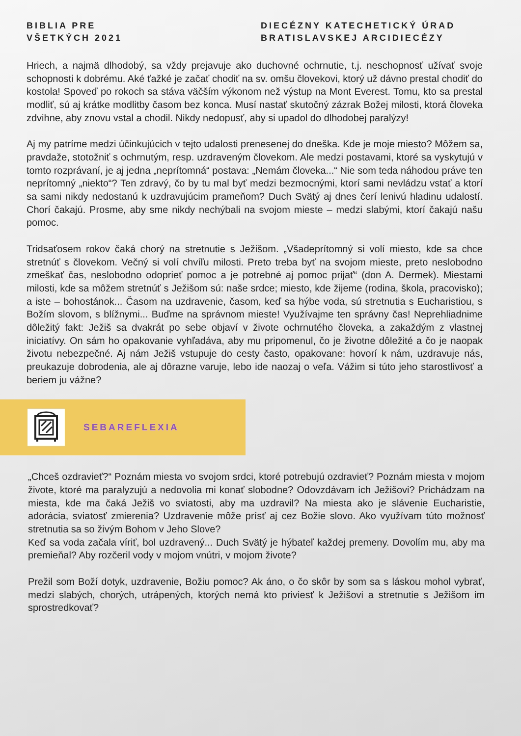BIBLIA PRE
VŠETKÝCH 2021
DIECÉZNY KATECHETICKÝ ÚRAD
BRATISLAVSKEJ ARCIDIECÉZY
Hriech, a najmä dlhodobý, sa vždy prejavuje ako duchovné ochrnutie, t.j. neschopnosť užívať svoje schopnosti k dobrému. Aké ťažké je začať chodiť na sv. omšu človekovi, ktorý už dávno prestal chodiť do kostola! Spoveď po rokoch sa stáva väčším výkonom než výstup na Mont Everest. Tomu, kto sa prestal modliť, sú aj krátke modlitby časom bez konca. Musí nastať skutočný zázrak Božej milosti, ktorá človeka zdvihne, aby znovu vstal a chodil. Nikdy nedopusť, aby si upadol do dlhodobej paralýzy!
Aj my patríme medzi účinkujúcich v tejto udalosti prenesenej do dneška. Kde je moje miesto? Môžem sa, pravdaže, stotožniť s ochrnutým, resp. uzdraveným človekom. Ale medzi postavami, ktoré sa vyskytujú v tomto rozprávaní, je aj jedna „neprítomná“ postava: „Nemám človeka...“ Nie som teda náhodou práve ten neprítomný „niekto“? Ten zdravý, čo by tu mal byť medzi bezmocnými, ktorí sami nevládzu vstať a ktorí sa sami nikdy nedostanú k uzdravujúcim prameňom? Duch Svätý aj dnes čerí lenivú hladinu udalostí. Chorí čakajú. Prosme, aby sme nikdy nechýbali na svojom mieste – medzi slabými, ktorí čakajú našu pomoc.
Tridsaťosem rokov čaká chorý na stretnutie s Ježišom. „Všadeprítomný si volí miesto, kde sa chce stretnúť s človekom. Večný si volí chvíľu milosti. Preto treba byť na svojom mieste, preto neslobodno zmeškať čas, neslobodno odoprieť pomoc a je potrebné aj pomoc prijať“ (don A. Dermek). Miestami milosti, kde sa môžem stretnúť s Ježišom sú: naše srdce; miesto, kde žijeme (rodina, škola, pracovisko); a iste – bohostánok... Časom na uzdravenie, časom, keď sa hýbe voda, sú stretnutia s Eucharistiou, s Božím slovom, s blížnymi... Buďme na správnom mieste! Využívajme ten správny čas! Neprehliadnime dôležitý fakt: Ježiš sa dvakrát po sebe objaví v živote ochrnutého človeka, a zakaždým z vlastnej iniciatívy. On sám ho opakovanie vyhľadáva, aby mu pripomenul, čo je životne dôležité a čo je naopak životu nebezpečné. Aj nám Ježiš vstupuje do cesty často, opakovane: hovorí k nám, uzdravuje nás, preukazuje dobrodenia, ale aj dôrazne varuje, lebo ide naozaj o veľa. Vážim si túto jeho starostlivosť a beriem ju vážne?
SEBAREFLEXIA
„Chceš ozdravieť?“ Poznám miesta vo svojom srdci, ktoré potrebujú ozdravieť? Poznám miesta v mojom živote, ktoré ma paralyzujú a nedovolia mi konať slobodne? Odovzdávam ich Ježišovi? Prichádzam na miesta, kde ma čaká Ježiš vo sviatosti, aby ma uzdravil? Na miesta ako je slávenie Eucharistie, adorácia, sviatosť zmierenia? Uzdravenie môže prísť aj cez Božie slovo. Ako využívam túto možnosť stretnutia sa so živým Bohom v Jeho Slove?
Keď sa voda začala víriť, bol uzdravený... Duch Svätý je hýbateľ každej premeny. Dovolím mu, aby ma premieňal? Aby rozčeril vody v mojom vnútri, v mojom živote?
Prežil som Boží dotyk, uzdravenie, Božiu pomoc? Ak áno, o čo skôr by som sa s láskou mohol vybrať, medzi slabých, chorých, utrápených, ktorých nemá kto priviesť k Ježišovi a stretnutie s Ježišom im sprostredkovať?